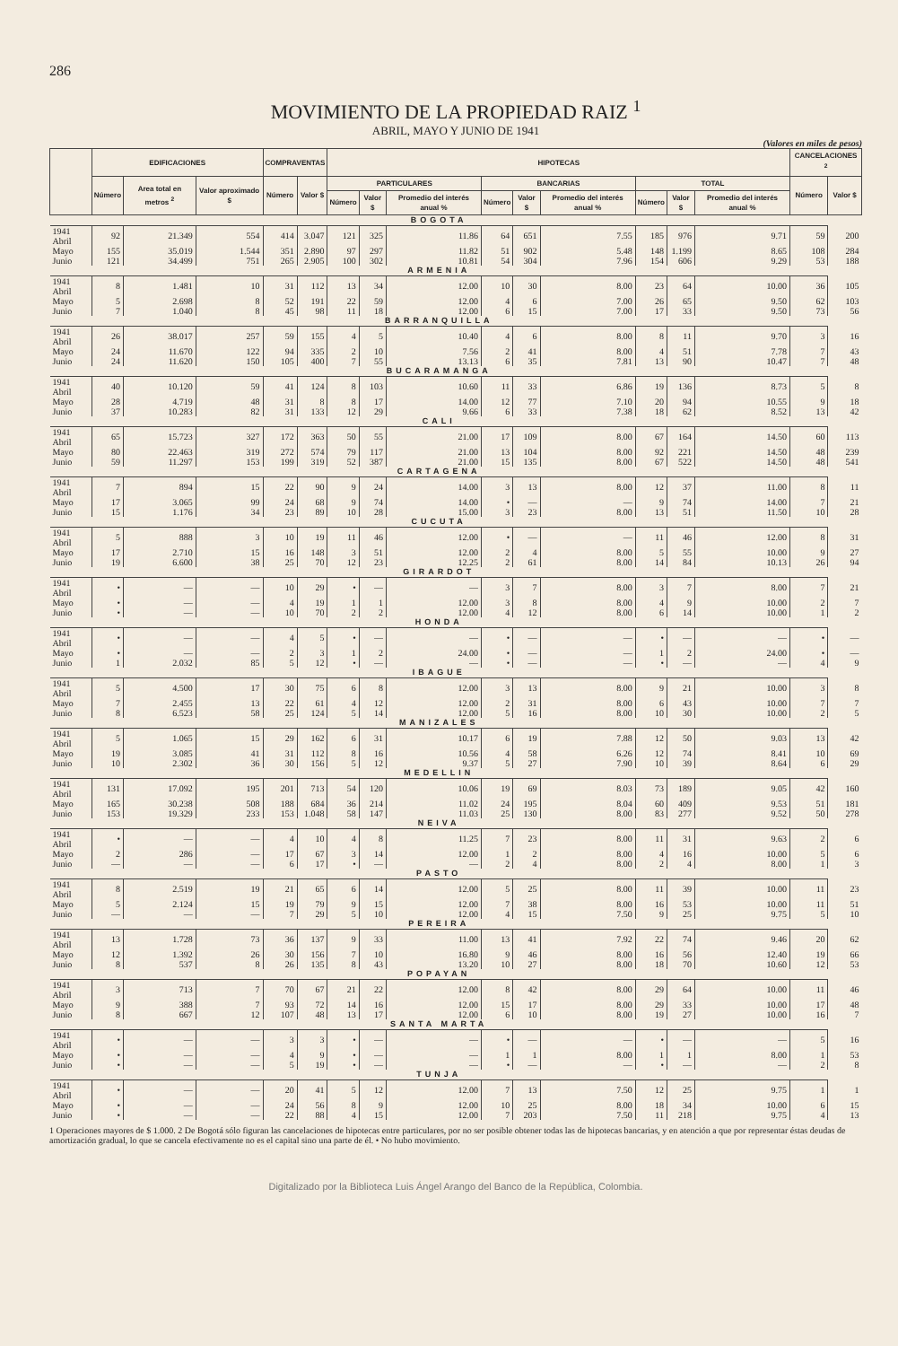286
MOVIMIENTO DE LA PROPIEDAD RAIZ <sup>1</sup>
ABRIL, MAYO Y JUNIO DE 1941
(Valores en miles de pesos)
| | EDIFICACIONES | | | COMPRAVENTAS | | HIPOTECAS | | | | | | | | | CANCELACIONES <sup>2</sup> | |
| --- | --- | --- | --- | --- | --- | --- | --- | --- | --- | --- | --- | --- | --- | --- | --- | --- |
| | Número | Area total en metros <sup>2</sup> | Valor aproximado $ | Número | Valor $ | PARTICULARES | | | BANCARIAS | | | TOTAL | | | Número | Valor $ |
| | | | | | | Número | Valor $ | Promedio del interés anual % | Número | Valor $ | Promedio del interés anual % | Número | Valor $ | Promedio del interés anual % | | |
| BOGOTA | | | | | | | | | | | | | | | | |
| 1941 Abril | 92 | 21.349 | 554 | 414 | 3.047 | 121 | 325 | 11.86 | 64 | 651 | 7.55 | 185 | 976 | 9.71 | 59 | 200 |
| Mayo | 155 | 35.019 | 1.544 | 351 | 2.890 | 97 | 297 | 11.82 | 51 | 902 | 5.48 | 148 | 1.199 | 8.65 | 108 | 284 |
| Junio | 121 | 34.499 | 751 | 265 | 2.905 | 100 | 302 | 10.81 | 54 | 304 | 7.96 | 154 | 606 | 9.29 | 53 | 188 |
| ARMENIA | | | | | | | | | | | | | | | | |
| 1941 Abril | 8 | 1.481 | 10 | 31 | 112 | 13 | 34 | 12.00 | 10 | 30 | 8.00 | 23 | 64 | 10.00 | 36 | 105 |
| Mayo | 5 | 2.698 | 8 | 52 | 191 | 22 | 59 | 12.00 | 4 | 6 | 7.00 | 26 | 65 | 9.50 | 62 | 103 |
| Junio | 7 | 1.040 | 8 | 45 | 98 | 11 | 18 | 12.00 | 6 | 15 | 7.00 | 17 | 33 | 9.50 | 73 | 56 |
| BARRANQUILLA | | | | | | | | | | | | | | | | |
| 1941 Abril | 26 | 38.017 | 257 | 59 | 155 | 4 | 5 | 10.40 | 4 | 6 | 8.00 | 8 | 11 | 9.70 | 3 | 16 |
| Mayo | 24 | 11.670 | 122 | 94 | 335 | 2 | 10 | 7.56 | 2 | 41 | 8.00 | 4 | 51 | 7.78 | 7 | 43 |
| Junio | 24 | 11.620 | 150 | 105 | 400 | 7 | 55 | 13.13 | 6 | 35 | 7.81 | 13 | 90 | 10.47 | 7 | 48 |
| BUCARAMANGA | | | | | | | | | | | | | | | | |
| 1941 Abril | 40 | 10.120 | 59 | 41 | 124 | 8 | 103 | 10.60 | 11 | 33 | 6.86 | 19 | 136 | 8.73 | 5 | 8 |
| Mayo | 28 | 4.719 | 48 | 31 | 8 | 8 | 17 | 14.00 | 12 | 77 | 7.10 | 20 | 94 | 10.55 | 9 | 18 |
| Junio | 37 | 10.283 | 82 | 31 | 133 | 12 | 29 | 9.66 | 6 | 33 | 7.38 | 18 | 62 | 8.52 | 13 | 42 |
| CALI | | | | | | | | | | | | | | | | |
| 1941 Abril | 65 | 15.723 | 327 | 172 | 363 | 50 | 55 | 21.00 | 17 | 109 | 8.00 | 67 | 164 | 14.50 | 60 | 113 |
| Mayo | 80 | 22.463 | 319 | 272 | 574 | 79 | 117 | 21.00 | 13 | 104 | 8.00 | 92 | 221 | 14.50 | 48 | 239 |
| Junio | 59 | 11.297 | 153 | 199 | 319 | 52 | 387 | 21.00 | 15 | 135 | 8.00 | 67 | 522 | 14.50 | 48 | 541 |
| CARTAGENA | | | | | | | | | | | | | | | | |
| 1941 Abril | 7 | 894 | 15 | 22 | 90 | 9 | 24 | 14.00 | 3 | 13 | 8.00 | 12 | 37 | 11.00 | 8 | 11 |
| Mayo | 17 | 3.065 | 99 | 24 | 68 | 9 | 74 | 14.00 | • | — | — | 9 | 74 | 14.00 | 7 | 21 |
| Junio | 15 | 1.176 | 34 | 23 | 89 | 10 | 28 | 15.00 | 3 | 23 | 8.00 | 13 | 51 | 11.50 | 10 | 28 |
| CUCUTA | | | | | | | | | | | | | | | | |
| 1941 Abril | 5 | 888 | 3 | 10 | 19 | 11 | 46 | 12.00 | • | — | — | 11 | 46 | 12.00 | 8 | 31 |
| Mayo | 17 | 2.710 | 15 | 16 | 148 | 3 | 51 | 12.00 | 2 | 4 | 8.00 | 5 | 55 | 10.00 | 9 | 27 |
| Junio | 19 | 6.600 | 38 | 25 | 70 | 12 | 23 | 12.25 | 2 | 61 | 8.00 | 14 | 84 | 10.13 | 26 | 94 |
| GIRARDOT | | | | | | | | | | | | | | | | |
| 1941 Abril | • | — | — | 10 | 29 | • | — | — | 3 | 7 | 8.00 | 3 | 7 | 8.00 | 7 | 21 |
| Mayo | • | — | — | 4 | 19 | 1 | 1 | 12.00 | 3 | 8 | 8.00 | 4 | 9 | 10.00 | 2 | 7 |
| Junio | • | — | — | 10 | 70 | 2 | 2 | 12.00 | 4 | 12 | 8.00 | 6 | 14 | 10.00 | 1 | 2 |
| HONDA | | | | | | | | | | | | | | | | |
| 1941 Abril | • | — | — | 4 | 5 | • | — | — | • | — | — | • | — | — | • | — |
| Mayo | • | — | — | 2 | 3 | 1 | 2 | 24.00 | • | — | — | 1 | 2 | 24.00 | • | — |
| Junio | 1 | 2.032 | 85 | 5 | 12 | • | — | — | • | — | — | • | — | — | 4 | 9 |
| IBAGUE | | | | | | | | | | | | | | | | |
| 1941 Abril | 5 | 4.500 | 17 | 30 | 75 | 6 | 8 | 12.00 | 3 | 13 | 8.00 | 9 | 21 | 10.00 | 3 | 8 |
| Mayo | 7 | 2.455 | 13 | 22 | 61 | 4 | 12 | 12.00 | 2 | 31 | 8.00 | 6 | 43 | 10.00 | 7 | 7 |
| Junio | 8 | 6.523 | 58 | 25 | 124 | 5 | 14 | 12.00 | 5 | 16 | 8.00 | 10 | 30 | 10.00 | 2 | 5 |
| MANIZALES | | | | | | | | | | | | | | | | |
| 1941 Abril | 5 | 1.065 | 15 | 29 | 162 | 6 | 31 | 10.17 | 6 | 19 | 7.88 | 12 | 50 | 9.03 | 13 | 42 |
| Mayo | 19 | 3.085 | 41 | 31 | 112 | 8 | 16 | 10.56 | 4 | 58 | 6.26 | 12 | 74 | 8.41 | 10 | 69 |
| Junio | 10 | 2.302 | 36 | 30 | 156 | 5 | 12 | 9.37 | 5 | 27 | 7.90 | 10 | 39 | 8.64 | 6 | 29 |
| MEDELLIN | | | | | | | | | | | | | | | | |
| 1941 Abril | 131 | 17.092 | 195 | 201 | 713 | 54 | 120 | 10.06 | 19 | 69 | 8.03 | 73 | 189 | 9.05 | 42 | 160 |
| Mayo | 165 | 30.238 | 508 | 188 | 684 | 36 | 214 | 11.02 | 24 | 195 | 8.04 | 60 | 409 | 9.53 | 51 | 181 |
| Junio | 153 | 19.329 | 233 | 153 | 1.048 | 58 | 147 | 11.03 | 25 | 130 | 8.00 | 83 | 277 | 9.52 | 50 | 278 |
| NEIVA | | | | | | | | | | | | | | | | |
| 1941 Abril | • | — | — | 4 | 10 | 4 | 8 | 11.25 | 7 | 23 | 8.00 | 11 | 31 | 9.63 | 2 | 6 |
| Mayo | 2 | 286 | — | 17 | 67 | 3 | 14 | 12.00 | 1 | 2 | 8.00 | 4 | 16 | 10.00 | 5 | 6 |
| Junio | — | — | — | 6 | 17 | • | — | — | 2 | 4 | 8.00 | 2 | 4 | 8.00 | 1 | 3 |
| PASTO | | | | | | | | | | | | | | | | |
| 1941 Abril | 8 | 2.519 | 19 | 21 | 65 | 6 | 14 | 12.00 | 5 | 25 | 8.00 | 11 | 39 | 10.00 | 11 | 23 |
| Mayo | 5 | 2.124 | 15 | 19 | 79 | 9 | 15 | 12.00 | 7 | 38 | 8.00 | 16 | 53 | 10.00 | 11 | 51 |
| Junio | — | — | — | 7 | 29 | 5 | 10 | 12.00 | 4 | 15 | 7.50 | 9 | 25 | 9.75 | 5 | 10 |
| PEREIRA | | | | | | | | | | | | | | | | |
| 1941 Abril | 13 | 1.728 | 73 | 36 | 137 | 9 | 33 | 11.00 | 13 | 41 | 7.92 | 22 | 74 | 9.46 | 20 | 62 |
| Mayo | 12 | 1.392 | 26 | 30 | 156 | 7 | 10 | 16.80 | 9 | 46 | 8.00 | 16 | 56 | 12.40 | 19 | 66 |
| Junio | 8 | 537 | 8 | 26 | 135 | 8 | 43 | 13.20 | 10 | 27 | 8.00 | 18 | 70 | 10.60 | 12 | 53 |
| POPAYAN | | | | | | | | | | | | | | | | |
| 1941 Abril | 3 | 713 | 7 | 70 | 67 | 21 | 22 | 12.00 | 8 | 42 | 8.00 | 29 | 64 | 10.00 | 11 | 46 |
| Mayo | 9 | 388 | 7 | 93 | 72 | 14 | 16 | 12.00 | 15 | 17 | 8.00 | 29 | 33 | 10.00 | 17 | 48 |
| Junio | 8 | 667 | 12 | 107 | 48 | 13 | 17 | 12.00 | 6 | 10 | 8.00 | 19 | 27 | 10.00 | 16 | 7 |
| SANTA MARTA | | | | | | | | | | | | | | | | |
| 1941 Abril | • | — | — | 3 | 3 | • | — | — | • | — | — | • | — | — | 5 | 16 |
| Mayo | • | — | — | 4 | 9 | • | — | — | 1 | 1 | 8.00 | 1 | 1 | 8.00 | 1 | 53 |
| Junio | • | — | — | 5 | 19 | • | — | — | • | — | — | • | — | — | 2 | 8 |
| TUNJA | | | | | | | | | | | | | | | | |
| 1941 Abril | • | — | — | 20 | 41 | 5 | 12 | 12.00 | 7 | 13 | 7.50 | 12 | 25 | 9.75 | 1 | 1 |
| Mayo | • | — | — | 24 | 56 | 8 | 9 | 12.00 | 10 | 25 | 8.00 | 18 | 34 | 10.00 | 6 | 15 |
| Junio | • | — | — | 22 | 88 | 4 | 15 | 12.00 | 7 | 203 | 7.50 | 11 | 218 | 9.75 | 4 | 13 |
1 Operaciones mayores de $ 1.000. 2 De Bogotá sólo figuran las cancelaciones de hipotecas entre particulares, por no ser posible obtener todas las de hipotecas bancarias, y en atención a que por representar éstas deudas de amortización gradual, lo que se cancela efectivamente no es el capital sino una parte de él. • No hubo movimiento.
Digitalizado por la Biblioteca Luis Ángel Arango del Banco de la República, Colombia.